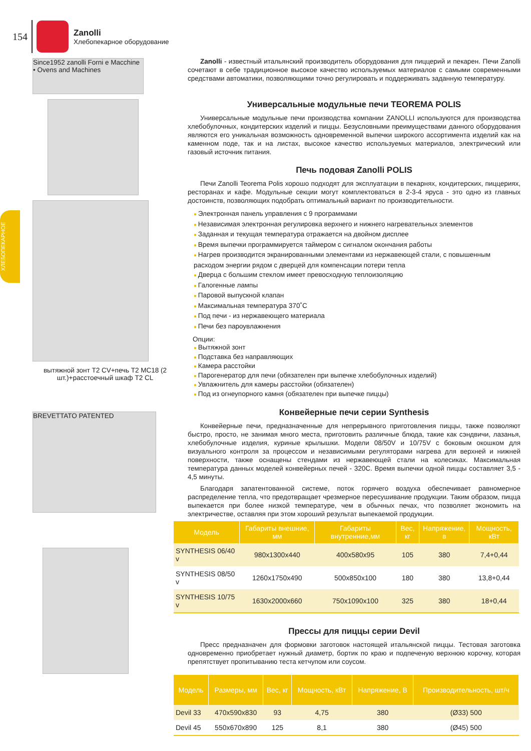154
Zanolli
Хлебопекарное оборудование
ХЛЕБОПЕКАРНОЕ
Since1952 zanolli Forni e Macchine • Ovens and Machines
вытяжной зонт T2 CV+печь T2 MC18 (2 шт.)+расстоечный шкаф T2 CL
BREVETTATO PATENTED
Zanolli - известный итальянский производитель оборудования для пиццерий и пекарен. Печи Zanolli сочетают в себе традиционное высокое качество используемых материалов с самыми современными средствами автоматики, позволяющими точно регулировать и поддерживать заданную температуру.
Универсальные модульные печи TEOREMA POLIS
Универсальные модульные печи производства компании ZANOLLI используются для производства хлебобулочных, кондитерских изделий и пиццы. Безусловными преимуществами данного оборудования являются его уникальная возможность одновременной выпечки широкого ассортимента изделий как на каменном поде, так и на листах, высокое качество используемых материалов, электрический или газовый источник питания.
Печь подовая Zanolli POLIS
Печи Zanolli Teorema Polis хорошо подходят для эксплуатации в пекарнях, кондитерских, пиццериях, ресторанах и кафе. Модульные секции могут комплектоваться в 2-3-4 яруса - это одно из главных достоинств, позволяющих подобрать оптимальный вариант по производительности.
Электронная панель управления с 9 программами
Независимая электронная регулировка верхнего и нижнего нагревательных элементов
Заданная и текущая температура отражается на двойном дисплее
Время выпечки программируется таймером с сигналом окончания работы
Нагрев производится экранированными элементами из нержавеющей стали, с повышенным расходом энергии рядом с дверцей для компенсации потери тепла
Дверца с большим стеклом имеет превосходную теплоизоляцию
Галогенные лампы
Паровой выпускной клапан
Максимальная температура 370˚C
Под печи - из нержавеющего материала
Печи без пароувлажнения
Опции:
Вытяжной зонт
Подставка без направляющих
Камера расстойки
Парогенератор для печи (обязателен при выпечке хлебобулочных изделий)
Увлажнитель для камеры расстойки (обязателен)
Под из огнеупорного камня (обязателен при выпечке пиццы)
Конвейерные печи серии Synthesis
Конвейерные печи, предназначенные для непрерывного приготовления пиццы, также позволяют быстро, просто, не занимая много места, приготовить различные блюда, такие как сэндвичи, лазанья, хлебобулочные изделия, куриные крылышки. Модели 08/50V и 10/75V с боковым окошком для визуального контроля за процессом и независимыми регуляторами нагрева для верхней и нижней поверхности, также оснащены стендами из нержавеющей стали на колесиках. Максимальная температура данных моделей конвейерных печей - 320С. Время выпечки одной пиццы составляет 3,5 - 4,5 минуты.
Благодаря запатентованной системе, поток горячего воздуха обеспечивает равномерное распределение тепла, что предотвращает чрезмерное пересушивание продукции. Таким образом, пицца выпекается при более низкой температуре, чем в обычных печах, что позволяет экономить на электричестве, оставляя при этом хороший результат выпекаемой продукции.
| Модель | Габариты внешние, мм | Габариты внутренние,мм | Вес, кг | Напряжение, в | Мощность, кВт |
| --- | --- | --- | --- | --- | --- |
| SYNTHESIS 06/40 v | 980x1300x440 | 400x580x95 | 105 | 380 | 7,4+0,44 |
| SYNTHESIS 08/50 v | 1260x1750x490 | 500x850x100 | 180 | 380 | 13,8+0,44 |
| SYNTHESIS 10/75 v | 1630x2000x660 | 750x1090x100 | 325 | 380 | 18+0,44 |
Прессы для пиццы серии Devil
Пресс предназначен для формовки заготовок настоящей итальянской пиццы. Тестовая заготовка одновременно приобретает нужный диаметр, бортик по краю и подпеченую верхнюю корочку, которая препятствует пропитыванию теста кетчупом или соусом.
| Модель | Размеры, мм | Вес, кг | Мощность, кВт | Напряжение, В | Производительность, шт/ч |
| --- | --- | --- | --- | --- | --- |
| Devil 33 | 470x590x830 | 93 | 4,75 | 380 | (Ø33) 500 |
| Devil 45 | 550x670x890 | 125 | 8,1 | 380 | (Ø45) 500 |